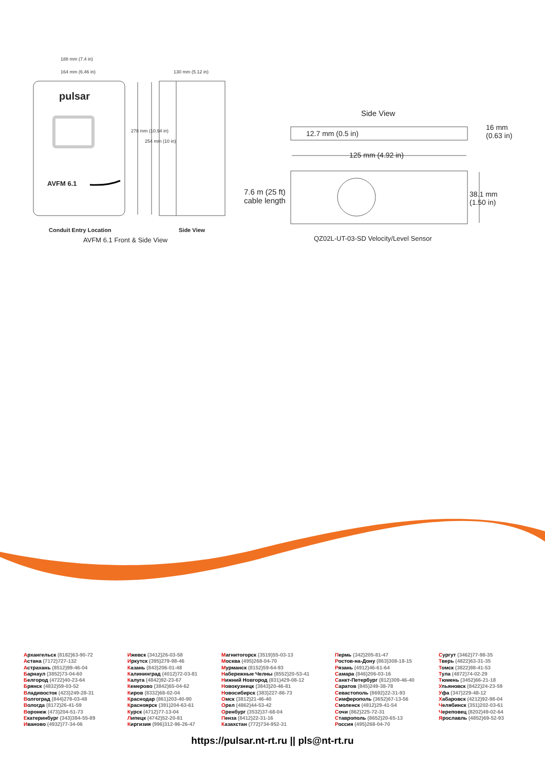188 mm (7.4 in)
164 mm (6.46 in) 130 mm (5.12 in)
pulsar
AVFM 6.1
278 mm (10.94 in)
254 mm (10 in)
Conduit Entry Location Side View
AVFM 6.1 Front & Side View
Side View
12.7 mm (0.5 in)
16 mm
(0.63 in)
125 mm (4.92 in)
7.6 m (25 ft)
cable length
38.1 mm
(1.50 in)
QZ02L-UT-03-SD Velocity/Level Sensor
Архангельск (8182)63-90-72
Астана (7172)727-132
Астрахань (8512)99-46-04
Барнаул (3852)73-04-60
Белгород (4722)40-23-64
Брянск (4832)59-03-52
Владивосток (423)249-28-31
Волгоград (844)278-03-48
Вологда (8172)26-41-59
Воронеж (473)204-51-73
Екатеринбург (343)384-55-89
Иваново (4932)77-34-06
Ижевск (3412)26-03-58
Иркутск (395)279-98-46
Казань (843)206-01-48
Калининград (4012)72-03-81
Калуга (4842)92-23-67
Кемерово (3842)65-04-62
Киров (8332)68-02-04
Краснодар (861)203-40-90
Красноярск (391)204-63-61
Курск (4712)77-13-04
Липецк (4742)52-20-81
Киргизия (996)312-96-26-47
Магнитогорск (3519)55-03-13
Москва (495)268-04-70
Мурманск (8152)59-64-93
Набережные Челны (8552)20-53-41
Нижний Новгород (831)429-08-12
Новокузнецк (3843)20-46-81
Новосибирск (383)227-86-73
Омск (3812)21-46-40
Орел (4862)44-53-42
Оренбург (3532)37-68-04
Пенза (8412)22-31-16
Казахстан (772)734-952-31
Пермь (342)205-81-47
Ростов-на-Дону (863)308-18-15
Рязань (4912)46-61-64
Самара (846)206-03-16
Санкт-Петербург (812)309-46-40
Саратов (845)249-38-78
Севастополь (8692)22-31-93
Симферополь (3652)67-13-56
Смоленск (4812)29-41-54
Сочи (862)225-72-31
Ставрополь (8652)20-65-13
Россия (495)268-04-70
Сургут (3462)77-98-35
Тверь (4822)63-31-35
Томск (3822)98-41-53
Тула (4872)74-02-29
Тюмень (3452)66-21-18
Ульяновск (8422)24-23-59
Уфа (347)229-48-12
Хабаровск (4212)92-98-04
Челябинск (351)202-03-61
Череповец (8202)49-02-64
Ярославль (4852)69-52-93
https://pulsar.nt-rt.ru || pls@nt-rt.ru